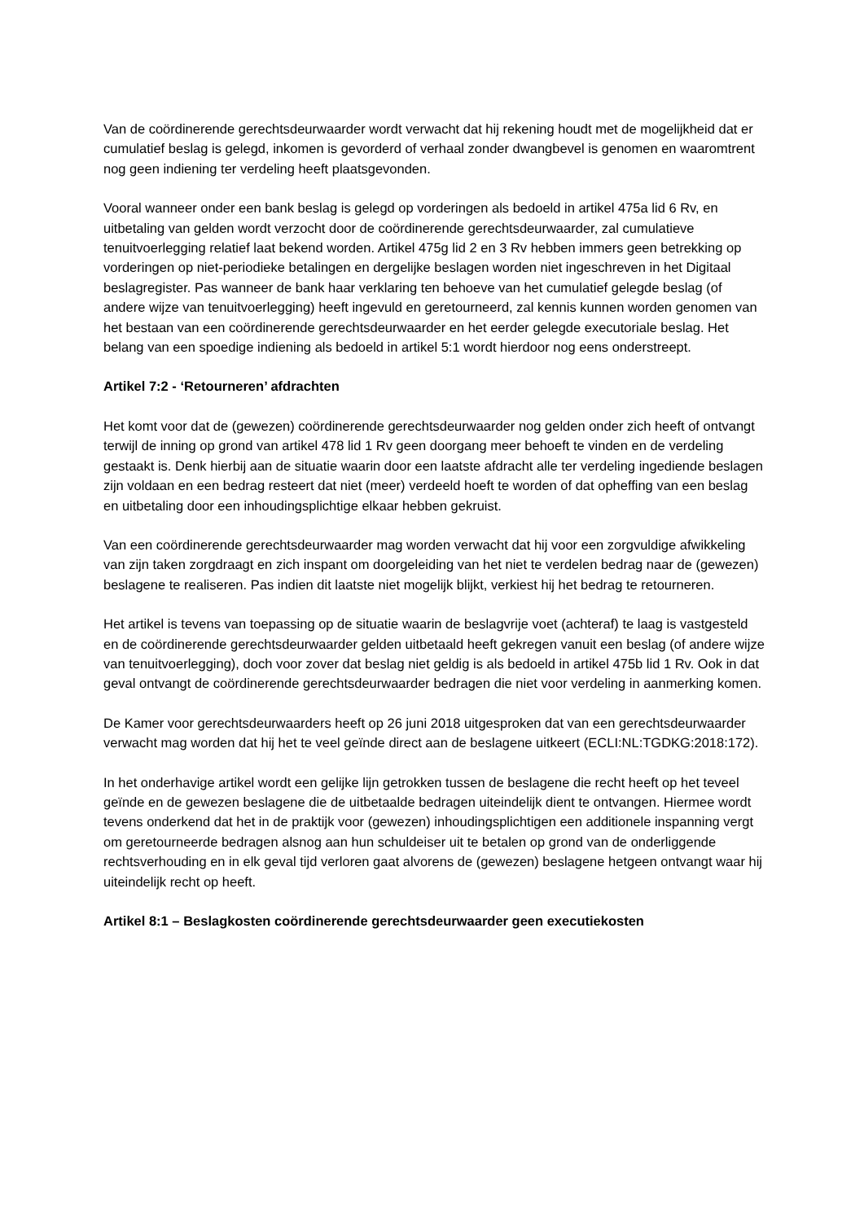Van de coördinerende gerechtsdeurwaarder wordt verwacht dat hij rekening houdt met de mogelijkheid dat er cumulatief beslag is gelegd, inkomen is gevorderd of verhaal zonder dwangbevel is genomen en waaromtrent nog geen indiening ter verdeling heeft plaatsgevonden.
Vooral wanneer onder een bank beslag is gelegd op vorderingen als bedoeld in artikel 475a lid 6 Rv, en uitbetaling van gelden wordt verzocht door de coördinerende gerechtsdeurwaarder, zal cumulatieve tenuitvoerlegging relatief laat bekend worden. Artikel 475g lid 2 en 3 Rv hebben immers geen betrekking op vorderingen op niet-periodieke betalingen en dergelijke beslagen worden niet ingeschreven in het Digitaal beslagregister. Pas wanneer de bank haar verklaring ten behoeve van het cumulatief gelegde beslag (of andere wijze van tenuitvoerlegging) heeft ingevuld en geretourneerd, zal kennis kunnen worden genomen van het bestaan van een coördinerende gerechtsdeurwaarder en het eerder gelegde executoriale beslag. Het belang van een spoedige indiening als bedoeld in artikel 5:1 wordt hierdoor nog eens onderstreept.
Artikel 7:2 - ‘Retourneren’ afdrachten
Het komt voor dat de (gewezen) coördinerende gerechtsdeurwaarder nog gelden onder zich heeft of ontvangt terwijl de inning op grond van artikel 478 lid 1 Rv geen doorgang meer behoeft te vinden en de verdeling gestaakt is. Denk hierbij aan de situatie waarin door een laatste afdracht alle ter verdeling ingediende beslagen zijn voldaan en een bedrag resteert dat niet (meer) verdeeld hoeft te worden of dat opheffing van een beslag en uitbetaling door een inhoudingsplichtige elkaar hebben gekruist.
Van een coördinerende gerechtsdeurwaarder mag worden verwacht dat hij voor een zorgvuldige afwikkeling van zijn taken zorgdraagt en zich inspant om doorgeleiding van het niet te verdelen bedrag naar de (gewezen) beslagene te realiseren. Pas indien dit laatste niet mogelijk blijkt, verkiest hij het bedrag te retourneren.
Het artikel is tevens van toepassing op de situatie waarin de beslagvrije voet (achteraf) te laag is vastgesteld en de coördinerende gerechtsdeurwaarder gelden uitbetaald heeft gekregen vanuit een beslag (of andere wijze van tenuitvoerlegging), doch voor zover dat beslag niet geldig is als bedoeld in artikel 475b lid 1 Rv. Ook in dat geval ontvangt de coördinerende gerechtsdeurwaarder bedragen die niet voor verdeling in aanmerking komen.
De Kamer voor gerechtsdeurwaarders heeft op 26 juni 2018 uitgesproken dat van een gerechtsdeurwaarder verwacht mag worden dat hij het te veel geïnde direct aan de beslagene uitkeert (ECLI:NL:TGDKG:2018:172).
In het onderhavige artikel wordt een gelijke lijn getrokken tussen de beslagene die recht heeft op het teveel geïnde en de gewezen beslagene die de uitbetaalde bedragen uiteindelijk dient te ontvangen. Hiermee wordt tevens onderkend dat het in de praktijk voor (gewezen) inhoudingsplichtigen een additionele inspanning vergt om geretourneerde bedragen alsnog aan hun schuldeiser uit te betalen op grond van de onderliggende rechtsverhouding en in elk geval tijd verloren gaat alvorens de (gewezen) beslagene hetgeen ontvangt waar hij uiteindelijk recht op heeft.
Artikel 8:1 – Beslagkosten coördinerende gerechtsdeurwaarder geen executiekosten